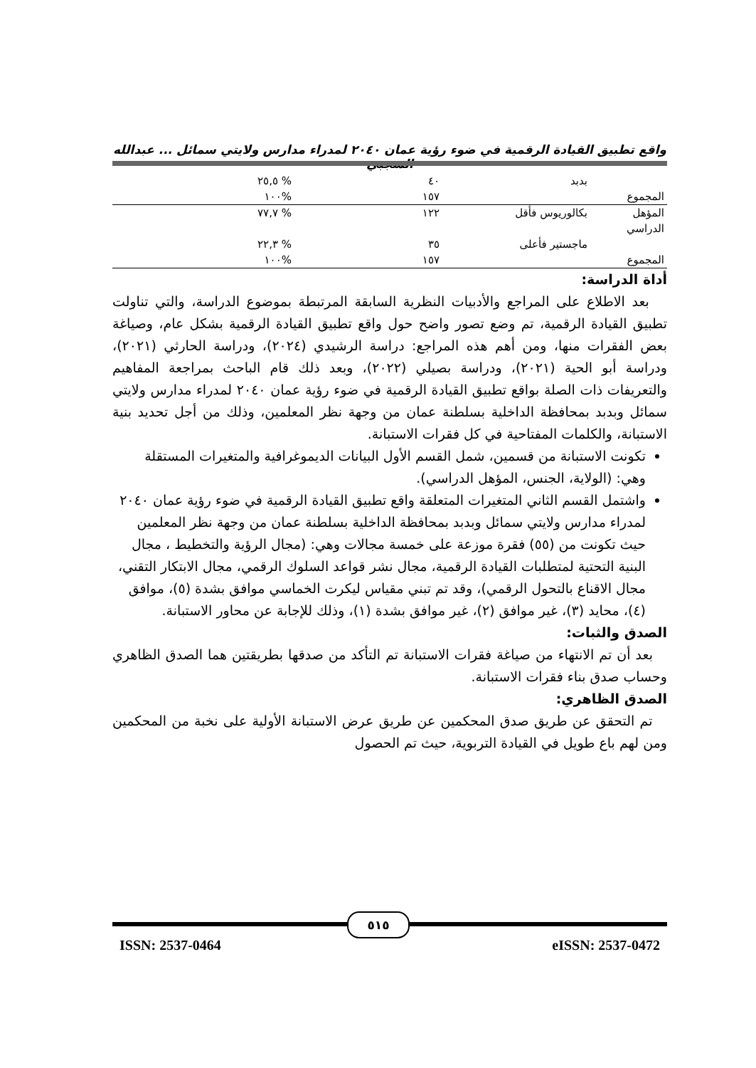واقع تطبيق القيادة الرقمية في ضوء رؤية عمان ٢٠٤٠ لمدراء مدارس ولايتي سمائل ... عبدالله الشجبي
| | بدبد | ٤٠ | % ٢٥,٥ |
| المجموع | | ١٥٧ | %١٠٠ |
| المؤهل الدراسي | بكالوريوس فأقل | ١٢٢ | % ٧٧,٧ |
| | ماجستير فأعلى | ٣٥ | % ٢٢,٣ |
| المجموع | | ١٥٧ | %١٠٠ |
أداة الدراسة:
بعد الاطلاع على المراجع والأدبيات النظرية السابقة المرتبطة بموضوع الدراسة، والتي تناولت تطبيق القيادة الرقمية، تم وضع تصور واضح حول واقع تطبيق القيادة الرقمية بشكل عام، وصياغة بعض الفقرات منها، ومن أهم هذه المراجع: دراسة الرشيدي (٢٠٢٤)، ودراسة الحارثي (٢٠٢١)، ودراسة أبو الحية (٢٠٢١)، ودراسة بصيلي (٢٠٢٢)، وبعد ذلك قام الباحث بمراجعة المفاهيم والتعريفات ذات الصلة بواقع تطبيق القيادة الرقمية في ضوء رؤية عمان ٢٠٤٠ لمدراء مدارس ولايتي سمائل وبدبد بمحافظة الداخلية بسلطنة عمان من وجهة نظر المعلمين، وذلك من أجل تحديد بنية الاستبانة، والكلمات المفتاحية في كل فقرات الاستبانة.
تكونت الاستبانة من قسمين، شمل القسم الأول البيانات الديموغرافية والمتغيرات المستقلة وهي: (الولاية، الجنس، المؤهل الدراسي).
واشتمل القسم الثاني المتغيرات المتعلقة واقع تطبيق القيادة الرقمية في ضوء رؤية عمان ٢٠٤٠ لمدراء مدارس ولايتي سمائل وبدبد بمحافظة الداخلية بسلطنة عمان من وجهة نظر المعلمين حيث تكونت من (٥٥) فقرة موزعة على خمسة مجالات وهي: (مجال الرؤية والتخطيط ، مجال البنية التحتية لمتطلبات القيادة الرقمية، مجال نشر قواعد السلوك الرقمي، مجال الابتكار التقني، مجال الاقناع بالتحول الرقمي)، وقد تم تبني مقياس ليكرت الخماسي موافق بشدة (٥)، موافق (٤)، محايد (٣)، غير موافق (٢)، غير موافق بشدة (١)، وذلك للإجابة عن محاور الاستبانة.
الصدق والثبات:
بعد أن تم الانتهاء من صياغة فقرات الاستبانة تم التأكد من صدقها بطريقتين هما الصدق الظاهري وحساب صدق بناء فقرات الاستبانة.
الصدق الظاهري:
تم التحقق عن طريق صدق المحكمين عن طريق عرض الاستبانة الأولية على نخبة من المحكمين ومن لهم باع طويل في القيادة التربوية، حيث تم الحصول
٥١٥
ISSN: 2537-0464 eISSN: 2537-0472